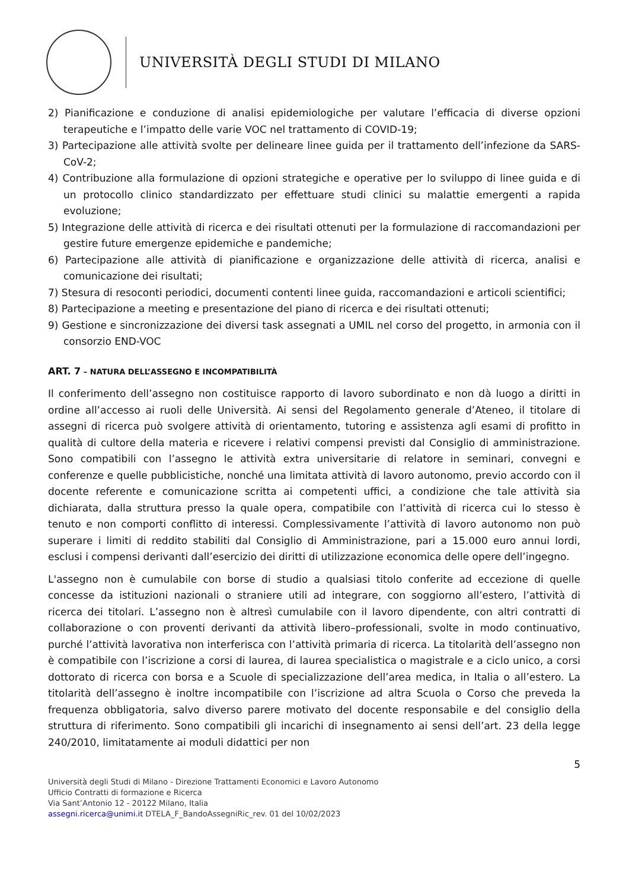UNIVERSITÀ DEGLI STUDI DI MILANO
2) Pianificazione e conduzione di analisi epidemiologiche per valutare l’efficacia di diverse opzioni terapeutiche e l’impatto delle varie VOC nel trattamento di COVID-19;
3) Partecipazione alle attività svolte per delineare linee guida per il trattamento dell’infezione da SARS-CoV-2;
4) Contribuzione alla formulazione di opzioni strategiche e operative per lo sviluppo di linee guida e di un protocollo clinico standardizzato per effettuare studi clinici su malattie emergenti a rapida evoluzione;
5) Integrazione delle attività di ricerca e dei risultati ottenuti per la formulazione di raccomandazioni per gestire future emergenze epidemiche e pandemiche;
6) Partecipazione alle attività di pianificazione e organizzazione delle attività di ricerca, analisi e comunicazione dei risultati;
7) Stesura di resoconti periodici, documenti contenti linee guida, raccomandazioni e articoli scientifici;
8) Partecipazione a meeting e presentazione del piano di ricerca e dei risultati ottenuti;
9) Gestione e sincronizzazione dei diversi task assegnati a UMIL nel corso del progetto, in armonia con il consorzio END-VOC
ART. 7 – NATURA DELL’ASSEGNO E INCOMPATIBILITÀ
Il conferimento dell’assegno non costituisce rapporto di lavoro subordinato e non dà luogo a diritti in ordine all’accesso ai ruoli delle Università. Ai sensi del Regolamento generale d’Ateneo, il titolare di assegni di ricerca può svolgere attività di orientamento, tutoring e assistenza agli esami di profitto in qualità di cultore della materia e ricevere i relativi compensi previsti dal Consiglio di amministrazione. Sono compatibili con l’assegno le attività extra universitarie di relatore in seminari, convegni e conferenze e quelle pubblicistiche, nonché una limitata attività di lavoro autonomo, previo accordo con il docente referente e comunicazione scritta ai competenti uffici, a condizione che tale attività sia dichiarata, dalla struttura presso la quale opera, compatibile con l’attività di ricerca cui lo stesso è tenuto e non comporti conflitto di interessi. Complessivamente l’attività di lavoro autonomo non può superare i limiti di reddito stabiliti dal Consiglio di Amministrazione, pari a 15.000 euro annui lordi, esclusi i compensi derivanti dall’esercizio dei diritti di utilizzazione economica delle opere dell’ingegno.
L'assegno non è cumulabile con borse di studio a qualsiasi titolo conferite ad eccezione di quelle concesse da istituzioni nazionali o straniere utili ad integrare, con soggiorno all’estero, l’attività di ricerca dei titolari. L’assegno non è altresì cumulabile con il lavoro dipendente, con altri contratti di collaborazione o con proventi derivanti da attività libero–professionali, svolte in modo continuativo, purché l’attività lavorativa non interferisca con l’attività primaria di ricerca. La titolarità dell’assegno non è compatibile con l’iscrizione a corsi di laurea, di laurea specialistica o magistrale e a ciclo unico, a corsi dottorato di ricerca con borsa e a Scuole di specializzazione dell’area medica, in Italia o all’estero. La titolarità dell’assegno è inoltre incompatibile con l’iscrizione ad altra Scuola o Corso che preveda la frequenza obbligatoria, salvo diverso parere motivato del docente responsabile e del consiglio della struttura di riferimento. Sono compatibili gli incarichi di insegnamento ai sensi dell’art. 23 della legge 240/2010, limitatamente ai moduli didattici per non
5
Università degli Studi di Milano - Direzione Trattamenti Economici e Lavoro Autonomo
Ufficio Contratti di formazione e Ricerca
Via Sant’Antonio 12 - 20122 Milano, Italia
assegni.ricerca@unimi.it DTELA_F_BandoAssegniRic_rev. 01 del 10/02/2023